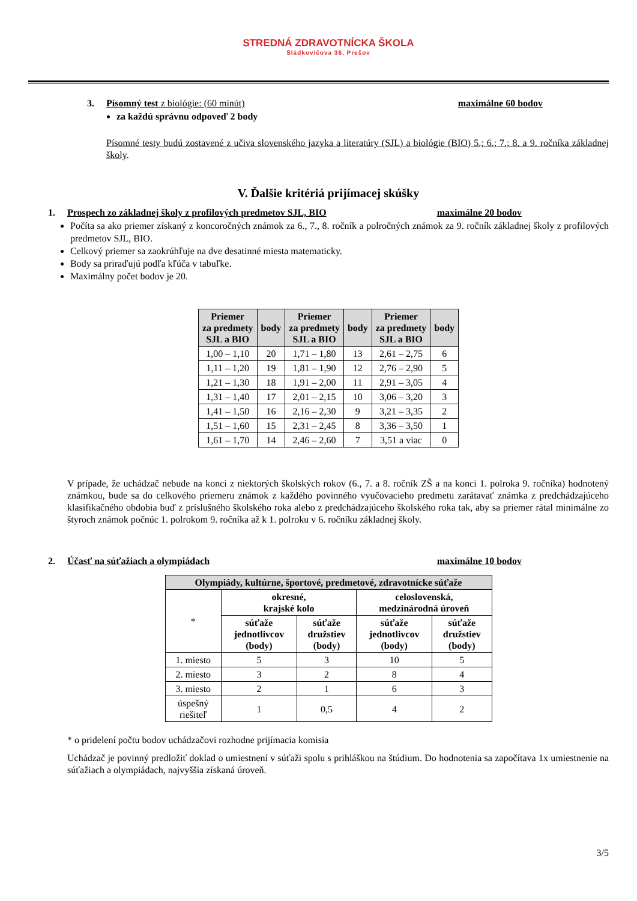STREDNÁ ZDRAVOTNÍCKA ŠKOLA
Sládkovičova 36, Prešov
3. Písomný test z biológie: (60 minút) maximálne 60 bodov
za každú správnu odpoveď 2 body
Písomné testy budú zostavené z učiva slovenského jazyka a literatúry (SJL) a biológie (BIO) 5.; 6.; 7.; 8. a 9. ročníka základnej školy.
V. Ďalšie kritériá prijímacej skúšky
1. Prospech zo základnej školy z profilových predmetov SJL, BIO maximálne 20 bodov
Počíta sa ako priemer získaný z koncoročných známok za 6., 7., 8. ročník a polročných známok za 9. ročník základnej školy z profilových predmetov SJL, BIO.
Celkový priemer sa zaokrúhľuje na dve desatinné miesta matematicky.
Body sa priraďujú podľa kľúča v tabuľke.
Maximálny počet bodov je 20.
| Priemer za predmety SJL a BIO | body | Priemer za predmety SJL a BIO | body | Priemer za predmety SJL a BIO | body |
| --- | --- | --- | --- | --- | --- |
| 1,00 – 1,10 | 20 | 1,71 – 1,80 | 13 | 2,61 – 2,75 | 6 |
| 1,11 – 1,20 | 19 | 1,81 – 1,90 | 12 | 2,76 – 2,90 | 5 |
| 1,21 – 1,30 | 18 | 1,91 – 2,00 | 11 | 2,91 – 3,05 | 4 |
| 1,31 – 1,40 | 17 | 2,01 – 2,15 | 10 | 3,06 – 3,20 | 3 |
| 1,41 – 1,50 | 16 | 2,16 – 2,30 | 9 | 3,21 – 3,35 | 2 |
| 1,51 – 1,60 | 15 | 2,31 – 2,45 | 8 | 3,36 – 3,50 | 1 |
| 1,61 – 1,70 | 14 | 2,46 – 2,60 | 7 | 3,51 a viac | 0 |
V prípade, že uchádzač nebude na konci z niektorých školských rokov (6., 7. a 8. ročník ZŠ a na konci 1. polroka 9. ročníka) hodnotený známkou, bude sa do celkového priemeru známok z každého povinného vyučovacieho predmetu zarátavať známka z predchádzajúceho klasifikačného obdobia buď z príslušného školského roka alebo z predchádzajúceho školského roka tak, aby sa priemer rátal minimálne zo štyroch známok počnúc 1. polrokom 9. ročníka až k 1. polroku v 6. ročníku základnej školy.
2. Účasť na súťažiach a olympiádach maximálne 10 bodov
| Olympiády, kultúrne, športové, predmetové, zdravotnícke súťaže | | | | |
| --- | --- | --- | --- | --- |
| * | okresné, krajské kolo | | celoslovenská, medzinárodná úroveň | |
| | súťaže jednotlivcov (body) | súťaže družstiev (body) | súťaže jednotlivcov (body) | súťaže družstiev (body) |
| 1. miesto | 5 | 3 | 10 | 5 |
| 2. miesto | 3 | 2 | 8 | 4 |
| 3. miesto | 2 | 1 | 6 | 3 |
| úspešný riešiteľ | 1 | 0,5 | 4 | 2 |
* o pridelení počtu bodov uchádzačovi rozhodne prijímacia komisia
Uchádzač je povinný predložiť doklad o umiestnení v súťaži spolu s prihláškou na štúdium. Do hodnotenia sa započítava 1x umiestnenie na súťažiach a olympiádach, najvyššia získaná úroveň.
3/5